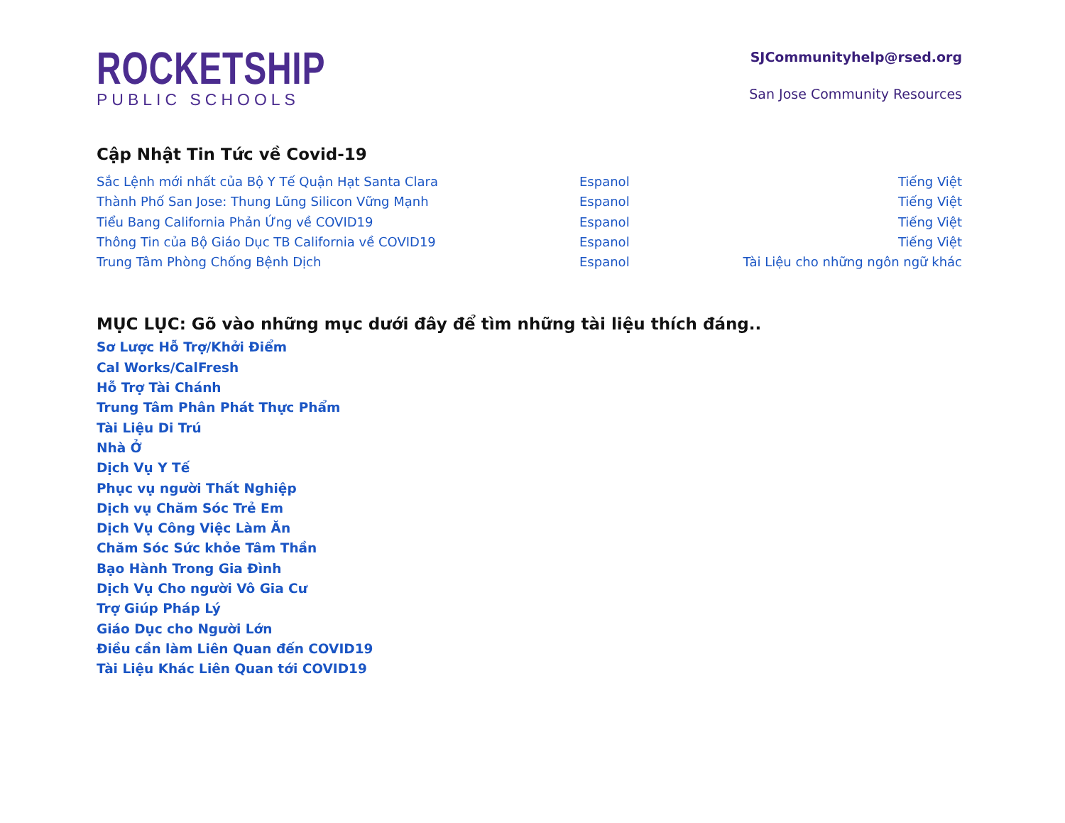ROCKETSHIP
PUBLIC SCHOOLS
SJCommunityhelp@rsed.org
San Jose Community Resources
Cập Nhật Tin Tức về Covid-19
Sắc Lệnh mới nhất của Bộ Y Tế Quận Hạt Santa Clara Espanol Tiếng Việt
Thành Phố San Jose: Thung Lũng Silicon Vững Mạnh Espanol Tiếng Việt
Tiểu Bang California Phản Ứng về COVID19 Espanol Tiếng Việt
Thông Tin của Bộ Giáo Dục TB California về COVID19 Espanol Tiếng Việt
Trung Tâm Phòng Chống Bệnh Dịch Espanol Tài Liệu cho những ngôn ngữ khác
MỤC LỤC: Gõ vào những mục dưới đây để tìm những tài liệu thích đáng..
Sơ Lược Hỗ Trợ/Khởi Điểm
Cal Works/CalFresh
Hỗ Trợ Tài Chánh
Trung Tâm Phân Phát Thực Phẩm
Tài Liệu Di Trú
Nhà Ở
Dịch Vụ Y Tế
Phục vụ người Thất Nghiệp
Dịch vụ Chăm Sóc Trẻ Em
Dịch Vụ Công Việc Làm Ăn
Chăm Sóc Sức khỏe Tâm Thần
Bạo Hành Trong Gia Đình
Dịch Vụ Cho người Vô Gia Cư
Trợ Giúp Pháp Lý
Giáo Dục cho Người Lớn
Điều cần làm Liên Quan đến COVID19
Tài Liệu Khác Liên Quan tới COVID19